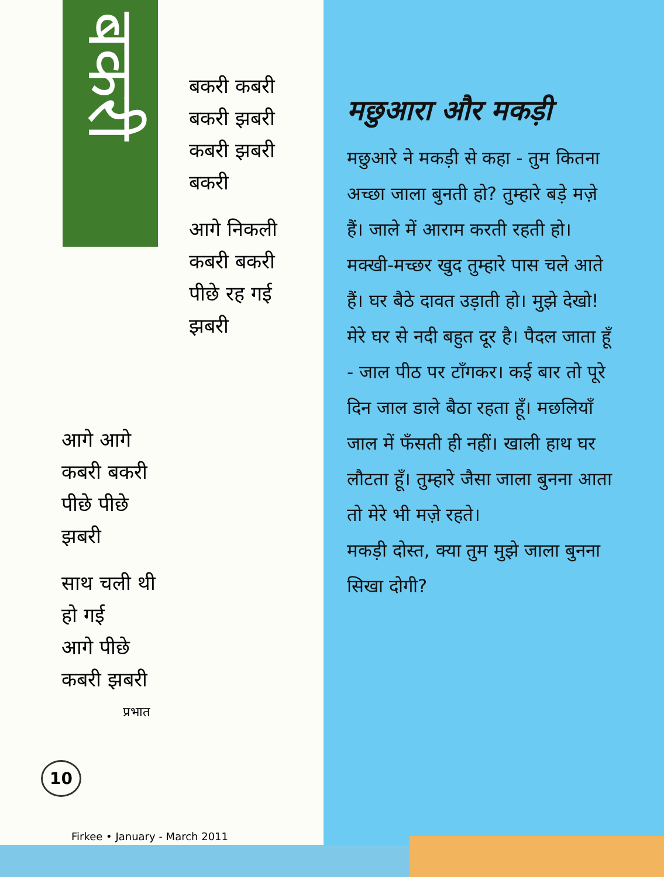बकरी
बकरी कबरी
बकरी झबरी
कबरी झबरी
बकरी
आगे निकली
कबरी बकरी
पीछे रह गई
झबरी
आगे आगे
कबरी बकरी
पीछे पीछे
झबरी
साथ चली थी
हो गई
आगे पीछे
कबरी झबरी
प्रभात
10
Firkee • January - March 2011
मछुआरा और मकड़ी
मछुआरे ने मकड़ी से कहा - तुम कितना अच्छा जाला बुनती हो? तुम्हारे बड़े मज़े हैं। जाले में आराम करती रहती हो। मक्खी-मच्छर खुद तुम्हारे पास चले आते हैं। घर बैठे दावत उड़ाती हो। मुझे देखो! मेरे घर से नदी बहुत दूर है। पैदल जाता हूँ - जाल पीठ पर टाँगकर। कई बार तो पूरे दिन जाल डाले बैठा रहता हूँ। मछलियाँ जाल में फँसती ही नहीं। खाली हाथ घर लौटता हूँ। तुम्हारे जैसा जाला बुनना आता तो मेरे भी मज़े रहते।
मकड़ी दोस्त, क्या तुम मुझे जाला बुनना सिखा दोगी?